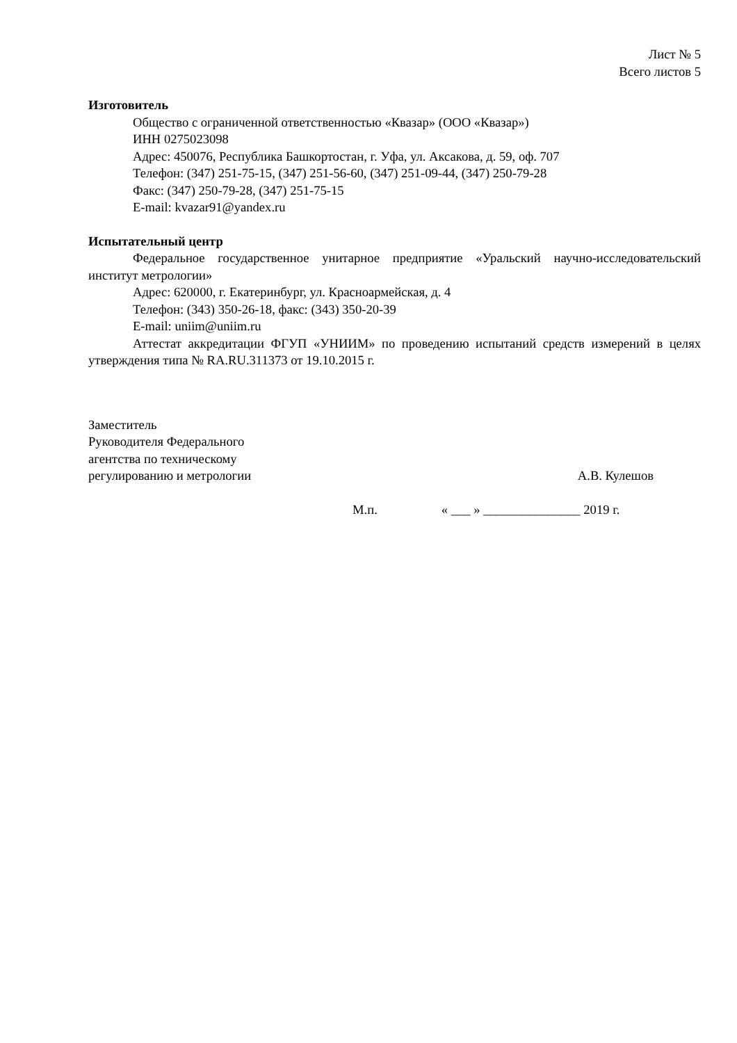Лист № 5
Всего листов 5
Изготовитель
Общество с ограниченной ответственностью «Квазар» (ООО «Квазар»)
ИНН 0275023098
Адрес: 450076, Республика Башкортостан, г. Уфа, ул. Аксакова, д. 59, оф. 707
Телефон: (347) 251-75-15, (347) 251-56-60, (347) 251-09-44, (347) 250-79-28
Факс: (347) 250-79-28, (347) 251-75-15
E-mail: kvazar91@yandex.ru
Испытательный центр
Федеральное государственное унитарное предприятие «Уральский научно-исследовательский институт метрологии»
Адрес: 620000, г. Екатеринбург, ул. Красноармейская, д. 4
Телефон: (343) 350-26-18, факс: (343) 350-20-39
E-mail: uniim@uniim.ru
Аттестат аккредитации ФГУП «УНИИМ» по проведению испытаний средств измерений в целях утверждения типа № RA.RU.311373 от 19.10.2015 г.
Заместитель
Руководителя Федерального
агентства по техническому
регулированию и метрологии
А.В. Кулешов
М.п. « ___ » _______________ 2019 г.